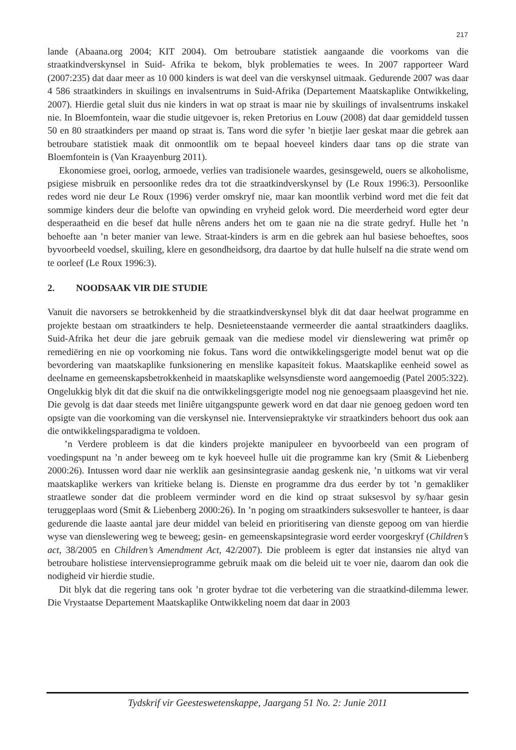217
lande (Abaana.org 2004; KIT 2004). Om betroubare statistiek aangaande die voorkoms van die straatkindverskynsel in Suid- Afrika te bekom, blyk problematies te wees. In 2007 rapporteer Ward (2007:235) dat daar meer as 10 000 kinders is wat deel van die verskynsel uitmaak. Gedurende 2007 was daar 4 586 straatkinders in skuilings en invalsentrums in Suid-Afrika (Departement Maatskaplike Ontwikkeling, 2007). Hierdie getal sluit dus nie kinders in wat op straat is maar nie by skuilings of invalsentrums inskakel nie. In Bloemfontein, waar die studie uitgevoer is, reken Pretorius en Louw (2008) dat daar gemiddeld tussen 50 en 80 straatkinders per maand op straat is. Tans word die syfer ’n bietjie laer geskat maar die gebrek aan betroubare statistiek maak dit onmoontlik om te bepaal hoeveel kinders daar tans op die strate van Bloemfontein is (Van Kraayenburg 2011).
Ekonomiese groei, oorlog, armoede, verlies van tradisionele waardes, gesinsgeweld, ouers se alkoholisme, psigiese misbruik en persoonlike redes dra tot die straatkindverskynsel by (Le Roux 1996:3). Persoonlike redes word nie deur Le Roux (1996) verder omskryf nie, maar kan moontlik verbind word met die feit dat sommige kinders deur die belofte van opwinding en vryheid gelok word. Die meerderheid word egter deur desperaatheid en die besef dat hulle nêrens anders het om te gaan nie na die strate gedryf. Hulle het ’n behoefte aan ’n beter manier van lewe. Straat-kinders is arm en die gebrek aan hul basiese behoeftes, soos byvoorbeeld voedsel, skuiling, klere en gesondheidsorg, dra daartoe by dat hulle hulself na die strate wend om te oorleef (Le Roux 1996:3).
2. NOODSAAK VIR DIE STUDIE
Vanuit die navorsers se betrokkenheid by die straatkindverskynsel blyk dit dat daar heelwat programme en projekte bestaan om straatkinders te help. Desnieteenstaande vermeerder die aantal straatkinders daagliks. Suid-Afrika het deur die jare gebruik gemaak van die mediese model vir dienslewering wat primêr op remediëring en nie op voorkoming nie fokus. Tans word die ontwikkelingsgerigte model benut wat op die bevordering van maatskaplike funksionering en menslike kapasiteit fokus. Maatskaplike eenheid sowel as deelname en gemeenskapsbetrokkenheid in maatskaplike welsynsdienste word aangemoedig (Patel 2005:322). Ongelukkig blyk dit dat die skuif na die ontwikkelingsgerigte model nog nie genoegsaam plaasgevind het nie. Die gevolg is dat daar steeds met liniêre uitgangspunte gewerk word en dat daar nie genoeg gedoen word ten opsigte van die voorkoming van die verskynsel nie. Intervensiepraktyke vir straatkinders behoort dus ook aan die ontwikkelingsparadigma te voldoen.
’n Verdere probleem is dat die kinders projekte manipuleer en byvoorbeeld van een program of voedingspunt na ’n ander beweeg om te kyk hoeveel hulle uit die programme kan kry (Smit & Liebenberg 2000:26). Intussen word daar nie werklik aan gesinsintegrasie aandag geskenk nie, ’n uitkoms wat vir veral maatskaplike werkers van kritieke belang is. Dienste en programme dra dus eerder by tot ’n gemakliker straatlewe sonder dat die probleem verminder word en die kind op straat suksesvol by sy/haar gesin teruggeplaas word (Smit & Liebenberg 2000:26). In ’n poging om straatkinders suksesvoller te hanteer, is daar gedurende die laaste aantal jare deur middel van beleid en prioritisering van dienste gepoog om van hierdie wyse van dienslewering weg te beweeg; gesin- en gemeenskapsintegrasie word eerder voorgeskryf (Children’s act, 38/2005 en Children’s Amendment Act, 42/2007). Die probleem is egter dat instansies nie altyd van betroubare holistiese intervensieprogramme gebruik maak om die beleid uit te voer nie, daarom dan ook die nodigheid vir hierdie studie.
Dit blyk dat die regering tans ook ’n groter bydrae tot die verbetering van die straatkind-dilemma lewer. Die Vrystaatse Departement Maatskaplike Ontwikkeling noem dat daar in 2003
Tydskrif vir Geesteswetenskappe, Jaargang 51 No. 2: Junie 2011